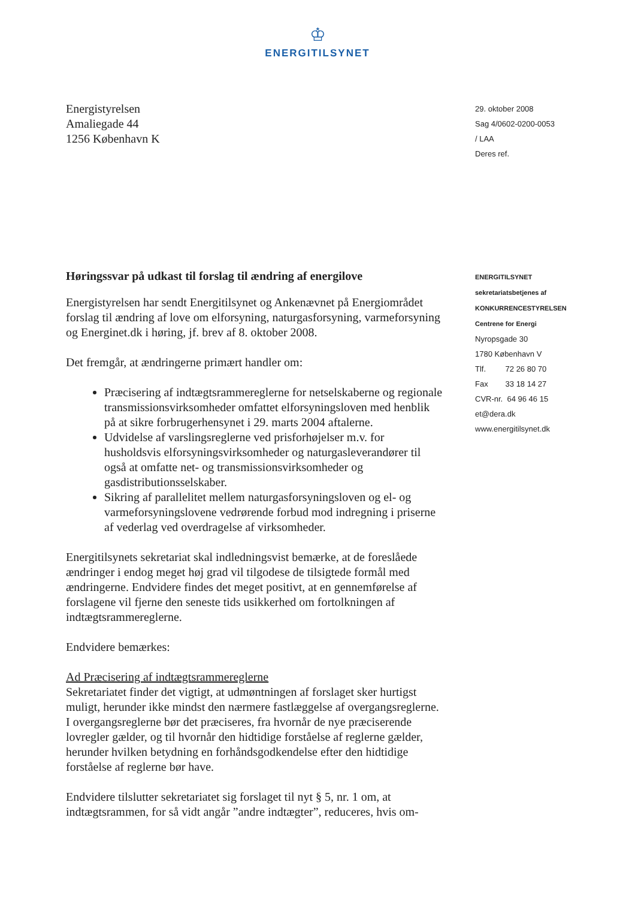♔
ENERGITILSYNET
Energistyrelsen
Amaliegade 44
1256 København K
29. oktober 2008
Sag 4/0602-0200-0053
/ LAA
Deres ref.
Høringssvar på udkast til forslag til ændring af energilove
Energistyrelsen har sendt Energitilsynet og Ankenævnet på Energiområdet forslag til ændring af love om elforsyning, naturgasforsyning, varmeforsyning og Energinet.dk i høring, jf. brev af 8. oktober 2008.
Det fremgår, at ændringerne primært handler om:
Præcisering af indtægtsrammereglerne for netselskaberne og regionale transmissionsvirksomheder omfattet elforsyningsloven med henblik på at sikre forbrugerhensynet i 29. marts 2004 aftalerne.
Udvidelse af varslingsreglerne ved prisforhøjelser m.v. for husholdsvis elforsyningsvirksomheder og naturgasleverandører til også at omfatte net- og transmissionsvirksomheder og gasdistributionsselskaber.
Sikring af parallelitet mellem naturgasforsyningsloven og el- og varmeforsyningslovene vedrørende forbud mod indregning i priserne af vederlag ved overdragelse af virksomheder.
Energitilsynets sekretariat skal indledningsvist bemærke, at de foreslåede ændringer i endog meget høj grad vil tilgodese de tilsigtede formål med ændringerne. Endvidere findes det meget positivt, at en gennemførelse af forslagene vil fjerne den seneste tids usikkerhed om fortolkningen af indtægtsrammereglerne.
Endvidere bemærkes:
Ad Præcisering af indtægtsrammereglerne
Sekretariatet finder det vigtigt, at udmøntningen af forslaget sker hurtigst muligt, herunder ikke mindst den nærmere fastlæggelse af overgangsreglerne. I overgangsreglerne bør det præciseres, fra hvornår de nye præciserende lovregler gælder, og til hvornår den hidtidige forståelse af reglerne gælder, herunder hvilken betydning en forhåndsgodkendelse efter den hidtidige forståelse af reglerne bør have.
Endvidere tilslutter sekretariatet sig forslaget til nyt § 5, nr. 1 om, at indtægtsrammen, for så vidt angår ”andre indtægter”, reduceres, hvis om-
ENERGITILSYNET
sekretariatsbetjenes af
KONKURRENCESTYRELSEN
Centrene for Energi
Nyropsgade 30
1780 København V
Tlf. 72 26 80 70
Fax 33 18 14 27
CVR-nr. 64 96 46 15
et@dera.dk
www.energitilsynet.dk